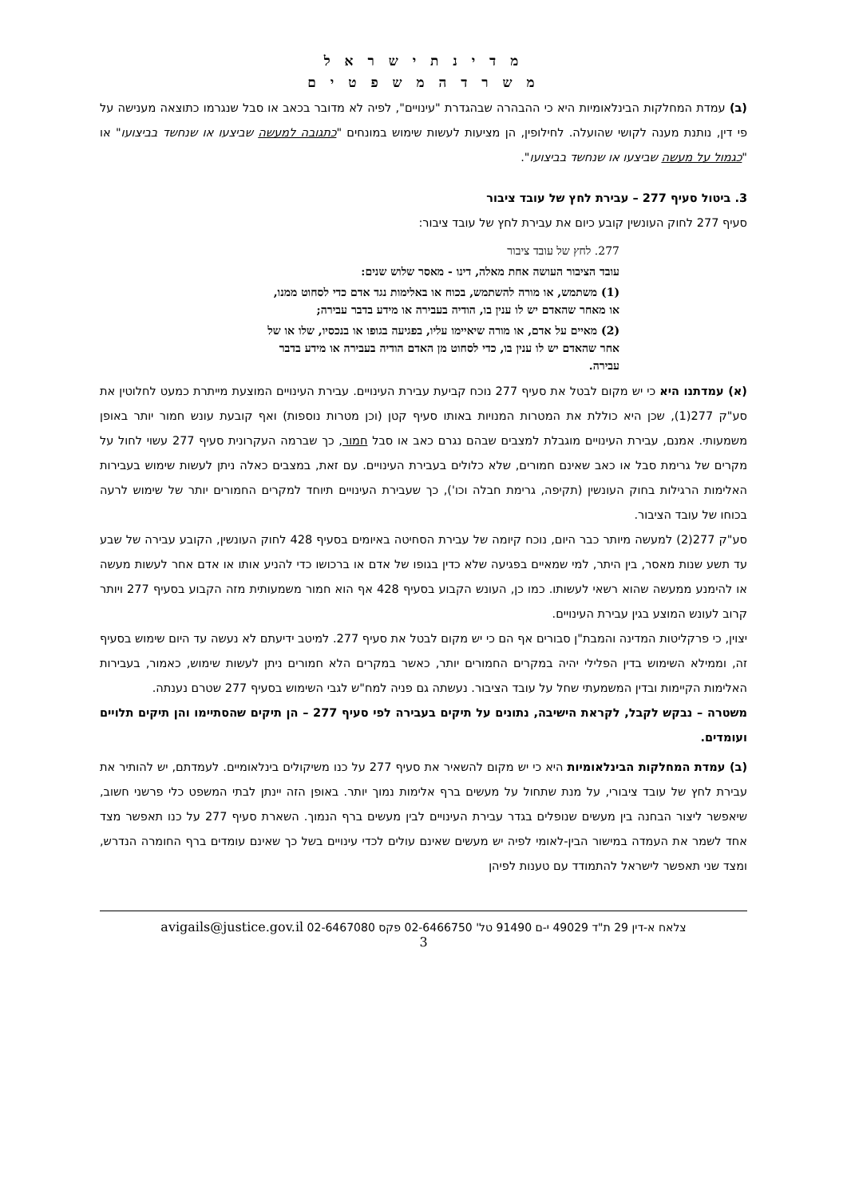מ ד י נ ת י ש ר א ל
מ ש ר ד ה מ ש פ ט י ם
(ב) עמדת המחלקות הבינלאומיות היא כי ההבהרה שבהגדרת "עינויים", לפיה לא מדובר בכאב או סבל שנגרמו כתוצאה מענישה על פי דין, נותנת מענה לקושי שהועלה. לחילופין, הן מציעות לעשות שימוש במונחים "כתגובה למעשה שביצעו או שנחשד בביצועו" או "כגמול על מעשה שביצעו או שנחשד בביצועו".
3. ביטול סעיף 277 – עבירת לחץ של עובד ציבור
סעיף 277 לחוק העונשין קובע כיום את עבירת לחץ של עובד ציבור:
277. לחץ של עובד ציבור
עובד הציבור העושה אחת מאלה, דינו - מאסר שלוש שנים:
(1) משתמש, או מורה להשתמש, בכוח או באלימות נגד אדם כדי לסחוט ממנו, או מאחר שהאדם יש לו ענין בו, הודיה בעבירה או מידע בדבר עבירה;
(2) מאיים על אדם, או מורה שיאיימו עליו, בפגיעה בגופו או בנכסיו, שלו או של אחר שהאדם יש לו ענין בו, כדי לסחוט מן האדם הודיה בעבירה או מידע בדבר עבירה.
(א) עמדתנו היא כי יש מקום לבטל את סעיף 277 נוכח קביעת עבירת העינויים. עבירת העינויים המוצעת מייתרת כמעט לחלוטין את סע"ק 277(1), שכן היא כוללת את המטרות המנויות באותו סעיף קטן (וכן מטרות נוספות) ואף קובעת עונש חמור יותר באופן משמעותי. אמנם, עבירת העינויים מוגבלת למצבים שבהם נגרם כאב או סבל חמור, כך שברמה העקרונית סעיף 277 עשוי לחול על מקרים של גרימת סבל או כאב שאינם חמורים, שלא כלולים בעבירת העינויים. עם זאת, במצבים כאלה ניתן לעשות שימוש בעבירות האלימות הרגילות בחוק העונשין (תקיפה, גרימת חבלה וכו'), כך שעבירת העינויים תיוחד למקרים החמורים יותר של שימוש לרעה בכוחו של עובד הציבור.
סע"ק 277(2) למעשה מיותר כבר היום, נוכח קיומה של עבירת הסחיטה באיומים בסעיף 428 לחוק העונשין, הקובע עבירה של שבע עד תשע שנות מאסר, בין היתר, למי שמאיים בפגיעה שלא כדין בגופו של אדם או ברכושו כדי להניע אותו או אדם אחר לעשות מעשה או להימנע ממעשה שהוא רשאי לעשותו. כמו כן, העונש הקבוע בסעיף 428 אף הוא חמור משמעותית מזה הקבוע בסעיף 277 ויותר קרוב לעונש המוצע בגין עבירת העינויים.
יצוין, כי פרקליטות המדינה והמבת"ן סבורים אף הם כי יש מקום לבטל את סעיף 277. למיטב ידיעתם לא נעשה עד היום שימוש בסעיף זה, וממילא השימוש בדין הפלילי יהיה במקרים החמורים יותר, כאשר במקרים הלא חמורים ניתן לעשות שימוש, כאמור, בעבירות האלימות הקיימות ובדין המשמעתי שחל על עובד הציבור. נעשתה גם פניה למח"ש לגבי השימוש בסעיף 277 שטרם נענתה.
משטרה – נבקש לקבל, לקראת הישיבה, נתונים על תיקים בעבירה לפי סעיף 277 – הן תיקים שהסתיימו והן תיקים תלויים ועומדים.
(ב) עמדת המחלקות הבינלאומיות היא כי יש מקום להשאיר את סעיף 277 על כנו משיקולים בינלאומיים. לעמדתם, יש להותיר את עבירת לחץ של עובד ציבורי, על מנת שתחול על מעשים ברף אלימות נמוך יותר. באופן הזה יינתן לבתי המשפט כלי פרשני חשוב, שיאפשר ליצור הבחנה בין מעשים שנופלים בגדר עבירת העינויים לבין מעשים ברף הנמוך. השארת סעיף 277 על כנו תאפשר מצד אחד לשמר את העמדה במישור הבין-לאומי לפיה יש מעשים שאינם עולים לכדי עינויים בשל כך שאינם עומדים ברף החומרה הנדרש, ומצד שני תאפשר לישראל להתמודד עם טענות לפיהן
צלאח א-דין 29 ת"ד 49029 י-ם 91490 טל' 02-6466750 פקס 02-6467080 avigails@justice.gov.il
3